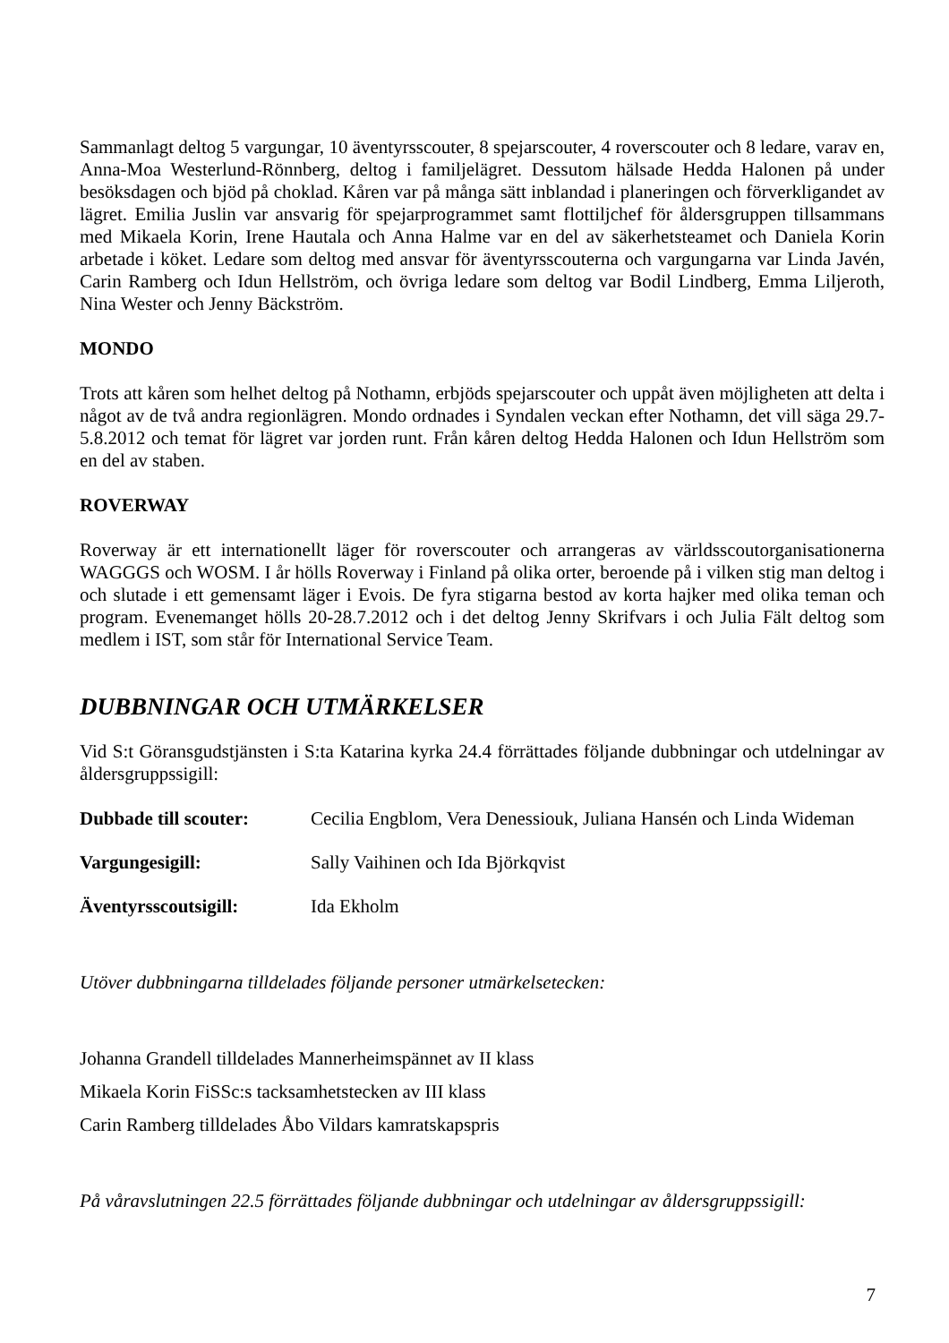Sammanlagt deltog 5 vargungar, 10 äventyrsscouter, 8 spejarscouter, 4 roverscouter och 8 ledare, varav en, Anna-Moa Westerlund-Rönnberg, deltog i familjelägret. Dessutom hälsade Hedda Halonen på under besöksdagen och bjöd på choklad. Kåren var på många sätt inblandad i planeringen och förverkligandet av lägret. Emilia Juslin var ansvarig för spejarprogrammet samt flottiljchef för åldersgruppen tillsammans med Mikaela Korin, Irene Hautala och Anna Halme var en del av säkerhetsteamet och Daniela Korin arbetade i köket. Ledare som deltog med ansvar för äventyrsscouterna och vargungarna var Linda Javén, Carin Ramberg och Idun Hellström, och övriga ledare som deltog var Bodil Lindberg, Emma Liljeroth, Nina Wester och Jenny Bäckström.
MONDO
Trots att kåren som helhet deltog på Nothamn, erbjöds spejarscouter och uppåt även möjligheten att delta i något av de två andra regionlägren. Mondo ordnades i Syndalen veckan efter Nothamn, det vill säga 29.7-5.8.2012 och temat för lägret var jorden runt. Från kåren deltog Hedda Halonen och Idun Hellström som en del av staben.
ROVERWAY
Roverway är ett internationellt läger för roverscouter och arrangeras av världsscoutorganisationerna WAGGGS och WOSM. I år hölls Roverway i Finland på olika orter, beroende på i vilken stig man deltog i och slutade i ett gemensamt läger i Evois. De fyra stigarna bestod av korta hajker med olika teman och program. Evenemanget hölls 20-28.7.2012 och i det deltog Jenny Skrifvars i och Julia Fält deltog som medlem i IST, som står för International Service Team.
DUBBNINGAR OCH UTMÄRKELSER
Vid S:t Göransgudstjänsten i S:ta Katarina kyrka 24.4 förrättades följande dubbningar och utdelningar av åldersgruppssigill:
Dubbade till scouter: Cecilia Engblom, Vera Denessiouk, Juliana Hansén och Linda Wideman
Vargungesigill: Sally Vaihinen och Ida Björkqvist
Äventyrsscoutsigill: Ida Ekholm
Utöver dubbningarna tilldelades följande personer utmärkelsetecken:
Johanna Grandell tilldelades Mannerheimspännet av II klass
Mikaela Korin FiSSc:s tacksamhetstecken av III klass
Carin Ramberg tilldelades Åbo Vildars kamratskapspris
På våravslutningen 22.5 förrättades följande dubbningar och utdelningar av åldersgruppssigill:
7